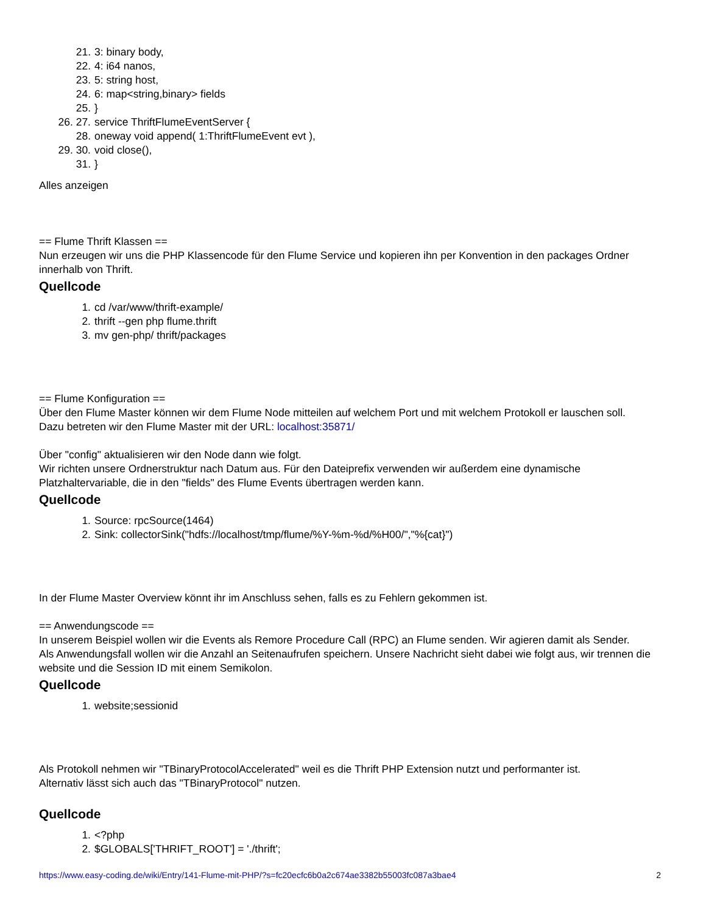21. 3: binary body,
22. 4: i64 nanos,
23. 5: string host,
24. 6: map<string,binary> fields
25. }
26. 27. service ThriftFlumeEventServer {
28. oneway void append( 1:ThriftFlumeEvent evt ),
29. 30. void close(),
31. }
Alles anzeigen
== Flume Thrift Klassen ==
Nun erzeugen wir uns die PHP Klassencode für den Flume Service und kopieren ihn per Konvention in den packages Ordner innerhalb von Thrift.
Quellcode
1. cd /var/www/thrift-example/
2. thrift --gen php flume.thrift
3. mv gen-php/ thrift/packages
== Flume Konfiguration ==
Über den Flume Master können wir dem Flume Node mitteilen auf welchem Port und mit welchem Protokoll er lauschen soll.
Dazu betreten wir den Flume Master mit der URL: localhost:35871/
Über "config" aktualisieren wir den Node dann wie folgt.
Wir richten unsere Ordnerstruktur nach Datum aus. Für den Dateiprefix verwenden wir außerdem eine dynamische Platzhaltervariable, die in den "fields" des Flume Events übertragen werden kann.
Quellcode
1. Source: rpcSource(1464)
2. Sink: collectorSink("hdfs://localhost/tmp/flume/%Y-%m-%d/%H00/","%{cat}")
In der Flume Master Overview könnt ihr im Anschluss sehen, falls es zu Fehlern gekommen ist.
== Anwendungscode ==
In unserem Beispiel wollen wir die Events als Remore Procedure Call (RPC) an Flume senden. Wir agieren damit als Sender.
Als Anwendungsfall wollen wir die Anzahl an Seitenaufrufen speichern. Unsere Nachricht sieht dabei wie folgt aus, wir trennen die website und die Session ID mit einem Semikolon.
Quellcode
1. website;sessionid
Als Protokoll nehmen wir "TBinaryProtocolAccelerated" weil es die Thrift PHP Extension nutzt und performanter ist.
Alternativ lässt sich auch das "TBinaryProtocol" nutzen.
Quellcode
1. <?php
2. $GLOBALS['THRIFT_ROOT'] = './thrift';
https://www.easy-coding.de/wiki/Entry/141-Flume-mit-PHP/?s=fc20ecfc6b0a2c674ae3382b55003fc087a3bae4 2